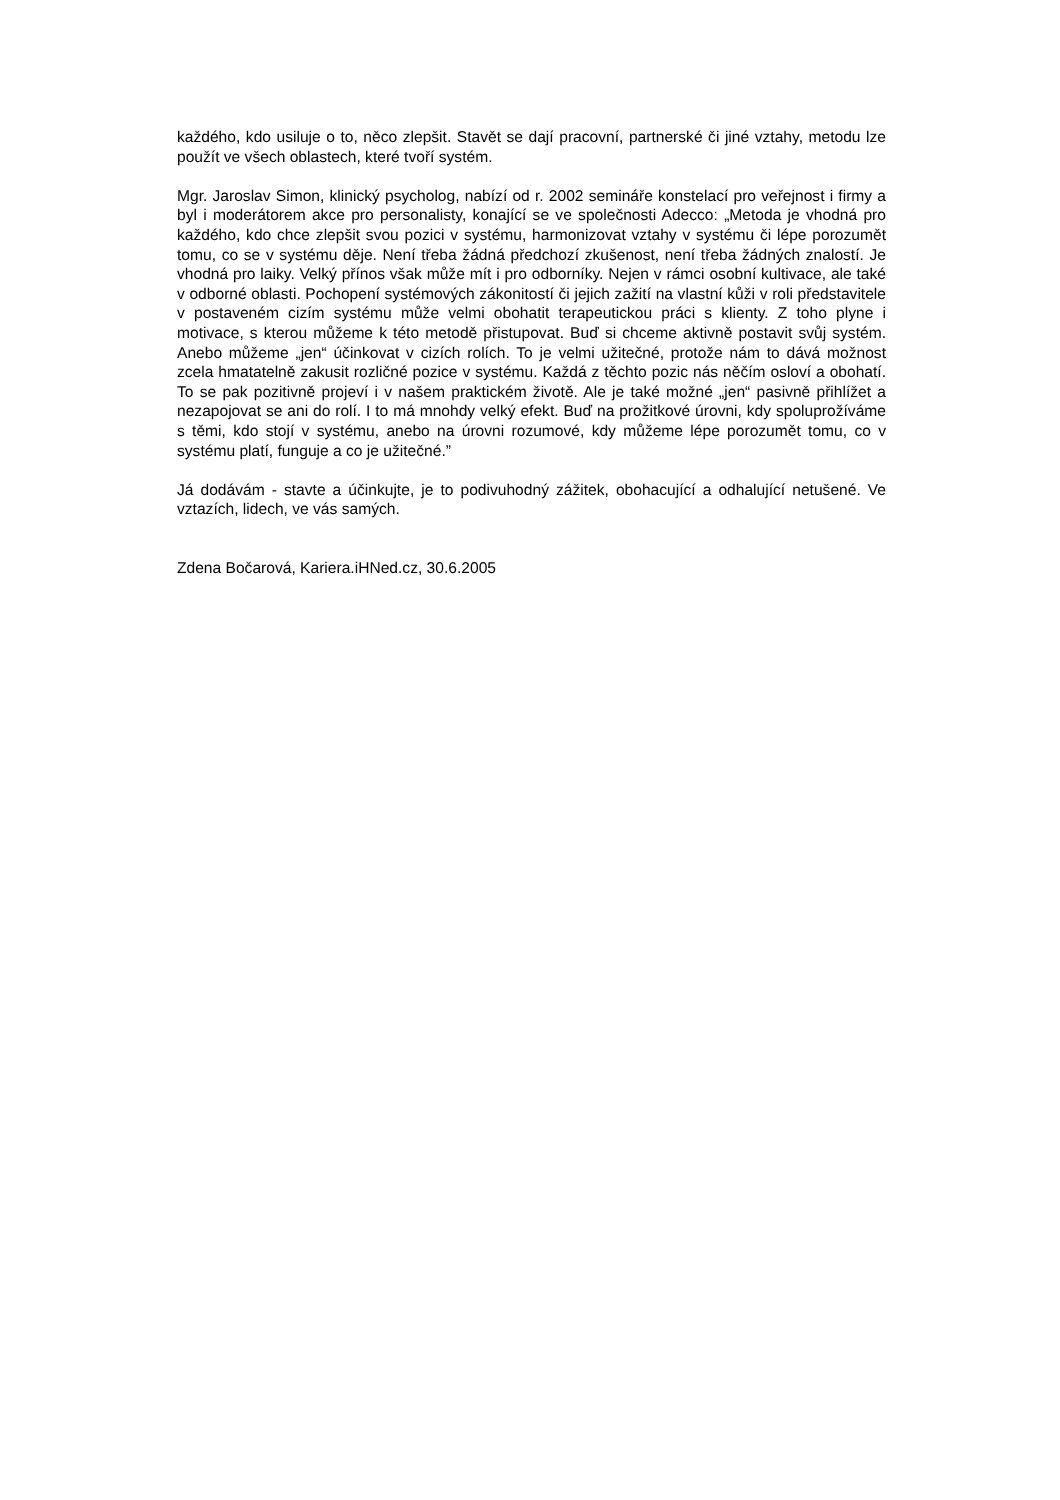každého, kdo usiluje o to, něco zlepšit. Stavět se dají pracovní, partnerské či jiné vztahy, metodu lze použít ve všech oblastech, které tvoří systém.
Mgr. Jaroslav Simon, klinický psycholog, nabízí od r. 2002 semináře konstelací pro veřejnost i firmy a byl i moderátorem akce pro personalisty, konající se ve společnosti Adecco: „Metoda je vhodná pro každého, kdo chce zlepšit svou pozici v systému, harmonizovat vztahy v systému či lépe porozumět tomu, co se v systému děje. Není třeba žádná předchozí zkušenost, není třeba žádných znalostí. Je vhodná pro laiky. Velký přínos však může mít i pro odborníky. Nejen v rámci osobní kultivace, ale také v odborné oblasti. Pochopení systémových zákonitostí či jejich zažití na vlastní kůži v roli představitele v postaveném cizím systému může velmi obohatit terapeutickou práci s klienty. Z toho plyne i motivace, s kterou můžeme k této metodě přistupovat. Buď si chceme aktivně postavit svůj systém. Anebo můžeme „jen“ účinkovat v cizích rolích. To je velmi užitečné, protože nám to dává možnost zcela hmatatelně zakusit rozličné pozice v systému. Každá z těchto pozic nás něčím osloví a obohatí. To se pak pozitivně projeví i v našem praktickém životě. Ale je také možné „jen“ pasivně přihlížet a nezapojovat se ani do rolí. I to má mnohdy velký efekt. Buď na prožitkové úrovni, kdy spoluprožíváme s těmi, kdo stojí v systému, anebo na úrovni rozumové, kdy můžeme lépe porozumět tomu, co v systému platí, funguje a co je užitečné.”
Já dodávám - stavte a účinkujte, je to podivuhodný zážitek, obohacující a odhalující netušené. Ve vztazích, lidech, ve vás samých.
Zdena Bočarová, Kariera.iHNed.cz, 30.6.2005